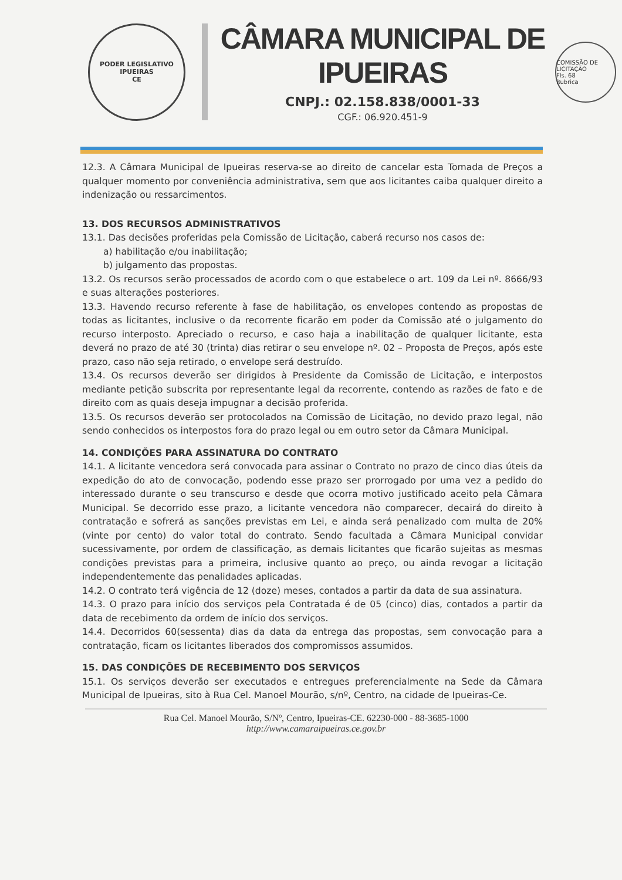PODER LEGISLATIVO
IPUEIRAS
CE
CÂMARA MUNICIPAL DE IPUEIRAS
CNPJ.: 02.158.838/0001-33
CGF.: 06.920.451-9
COMISSÃO DE LICITAÇÃO
Fls. 68
Rubrica
12.3. A Câmara Municipal de Ipueiras reserva-se ao direito de cancelar esta Tomada de Preços a qualquer momento por conveniência administrativa, sem que aos licitantes caiba qualquer direito a indenização ou ressarcimentos.
13. DOS RECURSOS ADMINISTRATIVOS
13.1. Das decisões proferidas pela Comissão de Licitação, caberá recurso nos casos de:
a) habilitação e/ou inabilitação;
b) julgamento das propostas.
13.2. Os recursos serão processados de acordo com o que estabelece o art. 109 da Lei nº. 8666/93 e suas alterações posteriores.
13.3. Havendo recurso referente à fase de habilitação, os envelopes contendo as propostas de todas as licitantes, inclusive o da recorrente ficarão em poder da Comissão até o julgamento do recurso interposto. Apreciado o recurso, e caso haja a inabilitação de qualquer licitante, esta deverá no prazo de até 30 (trinta) dias retirar o seu envelope nº. 02 – Proposta de Preços, após este prazo, caso não seja retirado, o envelope será destruído.
13.4. Os recursos deverão ser dirigidos à Presidente da Comissão de Licitação, e interpostos mediante petição subscrita por representante legal da recorrente, contendo as razões de fato e de direito com as quais deseja impugnar a decisão proferida.
13.5. Os recursos deverão ser protocolados na Comissão de Licitação, no devido prazo legal, não sendo conhecidos os interpostos fora do prazo legal ou em outro setor da Câmara Municipal.
14. CONDIÇÕES PARA ASSINATURA DO CONTRATO
14.1. A licitante vencedora será convocada para assinar o Contrato no prazo de cinco dias úteis da expedição do ato de convocação, podendo esse prazo ser prorrogado por uma vez a pedido do interessado durante o seu transcurso e desde que ocorra motivo justificado aceito pela Câmara Municipal. Se decorrido esse prazo, a licitante vencedora não comparecer, decairá do direito à contratação e sofrerá as sanções previstas em Lei, e ainda será penalizado com multa de 20% (vinte por cento) do valor total do contrato. Sendo facultada a Câmara Municipal convidar sucessivamente, por ordem de classificação, as demais licitantes que ficarão sujeitas as mesmas condições previstas para a primeira, inclusive quanto ao preço, ou ainda revogar a licitação independentemente das penalidades aplicadas.
14.2. O contrato terá vigência de 12 (doze) meses, contados a partir da data de sua assinatura.
14.3. O prazo para início dos serviços pela Contratada é de 05 (cinco) dias, contados a partir da data de recebimento da ordem de início dos serviços.
14.4. Decorridos 60(sessenta) dias da data da entrega das propostas, sem convocação para a contratação, ficam os licitantes liberados dos compromissos assumidos.
15. DAS CONDIÇÕES DE RECEBIMENTO DOS SERVIÇOS
15.1. Os serviços deverão ser executados e entregues preferencialmente na Sede da Câmara Municipal de Ipueiras, sito à Rua Cel. Manoel Mourão, s/nº, Centro, na cidade de Ipueiras-Ce.
Rua Cel. Manoel Mourão, S/Nº, Centro, Ipueiras-CE. 62230-000 - 88-3685-1000
http://www.camaraipueiras.ce.gov.br